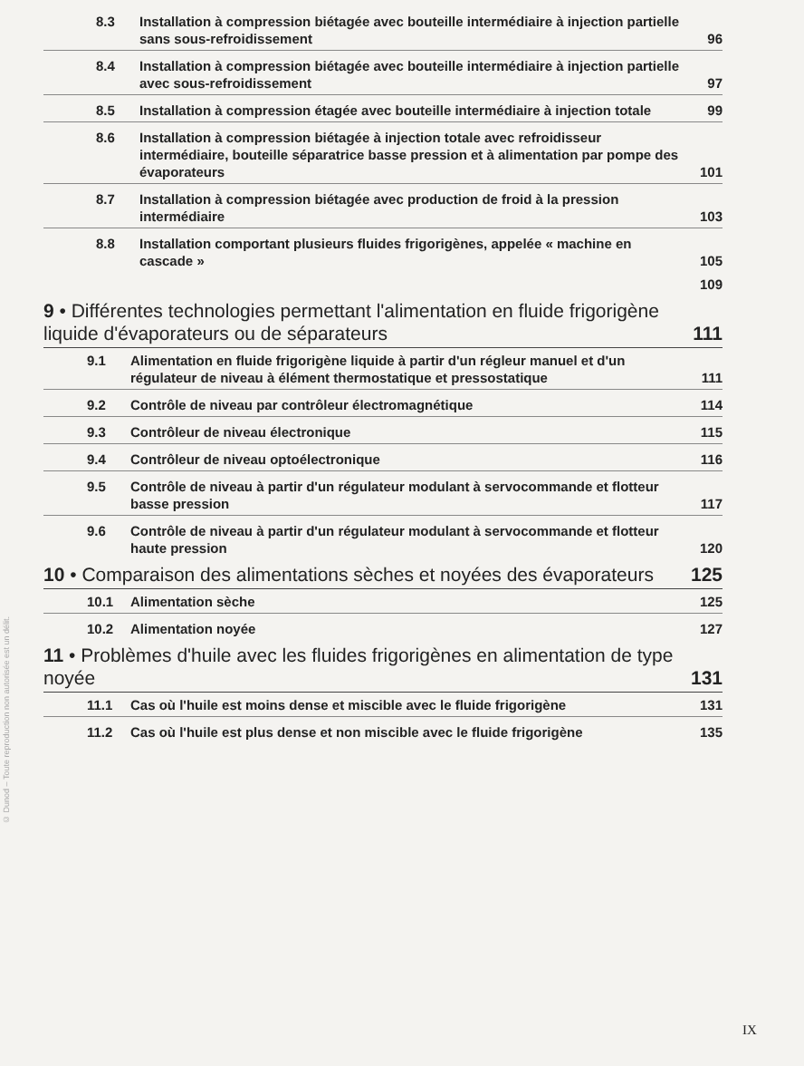8.3 Installation à compression biétagée avec bouteille intermédiaire à injection partielle sans sous-refroidissement 96
8.4 Installation à compression biétagée avec bouteille intermédiaire à injection partielle avec sous-refroidissement 97
8.5 Installation à compression étagée avec bouteille intermédiaire à injection totale 99
8.6 Installation à compression biétagée à injection totale avec refroidisseur intermédiaire, bouteille séparatrice basse pression et à alimentation par pompe des évaporateurs 101
8.7 Installation à compression biétagée avec production de froid à la pression intermédiaire 103
8.8 Installation comportant plusieurs fluides frigorigènes, appelée « machine en cascade » 105
109
9 • Différentes technologies permettant l'alimentation en fluide frigorigène liquide d'évaporateurs ou de séparateurs 111
9.1 Alimentation en fluide frigorigène liquide à partir d'un régleur manuel et d'un régulateur de niveau à élément thermostatique et pressostatique 111
9.2 Contrôle de niveau par contrôleur électromagnétique 114
9.3 Contrôleur de niveau électronique 115
9.4 Contrôleur de niveau optoélectronique 116
9.5 Contrôle de niveau à partir d'un régulateur modulant à servocommande et flotteur basse pression 117
9.6 Contrôle de niveau à partir d'un régulateur modulant à servocommande et flotteur haute pression 120
10 • Comparaison des alimentations sèches et noyées des évaporateurs 125
10.1 Alimentation sèche 125
10.2 Alimentation noyée 127
11 • Problèmes d'huile avec les fluides frigorigènes en alimentation de type noyée 131
11.1 Cas où l'huile est moins dense et miscible avec le fluide frigorigène 131
11.2 Cas où l'huile est plus dense et non miscible avec le fluide frigorigène 135
© Dunod – Toute reproduction non autorisée est un délit.
IX